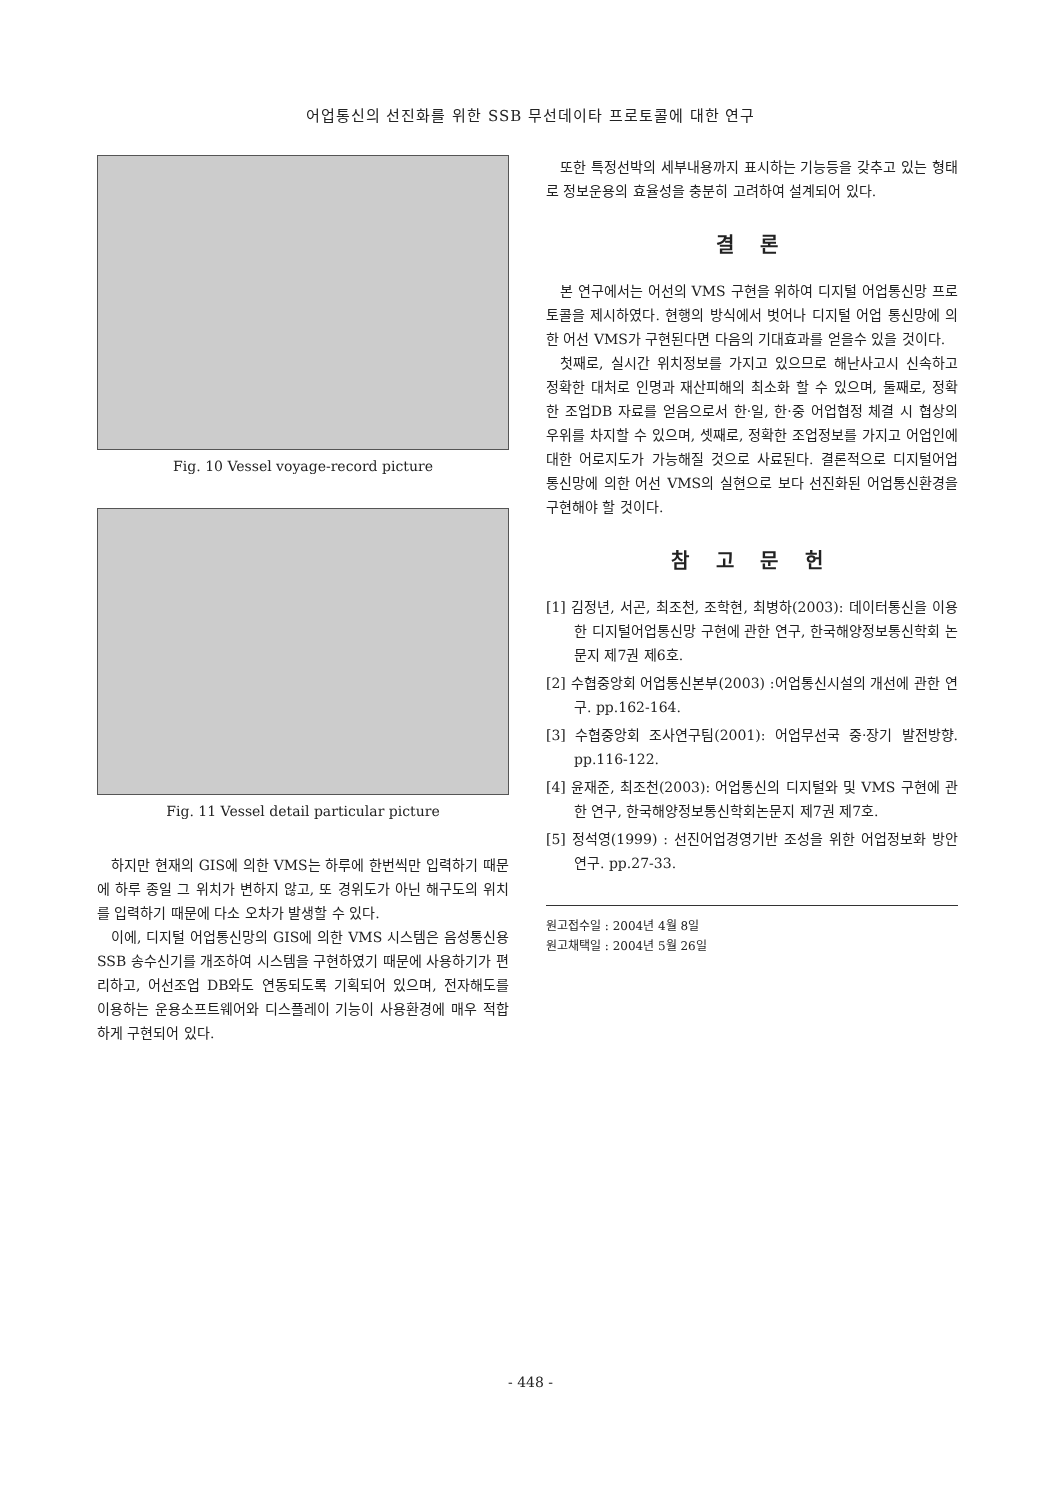어업통신의 선진화를 위한 SSB 무선데이타 프로토콜에 대한 연구
Fig. 10 Vessel voyage-record picture
Fig. 11 Vessel detail particular picture
하지만 현재의 GIS에 의한 VMS는 하루에 한번씩만 입력하기 때문에 하루 종일 그 위치가 변하지 않고, 또 경위도가 아닌 해구도의 위치를 입력하기 때문에 다소 오차가 발생할 수 있다.
이에, 디지털 어업통신망의 GIS에 의한 VMS 시스템은 음성통신용 SSB 송수신기를 개조하여 시스템을 구현하였기 때문에 사용하기가 편리하고, 어선조업 DB와도 연동되도록 기획되어 있으며, 전자해도를 이용하는 운용소프트웨어와 디스플레이 기능이 사용환경에 매우 적합하게 구현되어 있다.
또한 특정선박의 세부내용까지 표시하는 기능등을 갖추고 있는 형태로 정보운용의 효율성을 충분히 고려하여 설계되어 있다.
결 론
본 연구에서는 어선의 VMS 구현을 위하여 디지털 어업통신망 프로토콜을 제시하였다. 현행의 방식에서 벗어나 디지털 어업 통신망에 의한 어선 VMS가 구현된다면 다음의 기대효과를 얻을수 있을 것이다.
첫째로, 실시간 위치정보를 가지고 있으므로 해난사고시 신속하고 정확한 대처로 인명과 재산피해의 최소화 할 수 있으며, 둘째로, 정확한 조업DB 자료를 얻음으로서 한·일, 한·중 어업협정 체결 시 협상의 우위를 차지할 수 있으며, 셋째로, 정확한 조업정보를 가지고 어업인에 대한 어로지도가 가능해질 것으로 사료된다. 결론적으로 디지털어업 통신망에 의한 어선 VMS의 실현으로 보다 선진화된 어업통신환경을 구현해야 할 것이다.
참 고 문 헌
[1] 김정년, 서곤, 최조천, 조학현, 최병하(2003): 데이터통신을 이용한 디지털어업통신망 구현에 관한 연구, 한국해양정보통신학회 논문지 제7권 제6호.
[2] 수협중앙회 어업통신본부(2003) :어업통신시설의 개선에 관한 연구. pp.162-164.
[3] 수협중앙회 조사연구팀(2001): 어업무선국 중·장기 발전방향. pp.116-122.
[4] 윤재준, 최조천(2003): 어업통신의 디지털와 및 VMS 구현에 관한 연구, 한국해양정보통신학회논문지 제7권 제7호.
[5] 정석영(1999) : 선진어업경영기반 조성을 위한 어업정보화 방안 연구. pp.27-33.
원고접수일 : 2004년 4월 8일
원고채택일 : 2004년 5월 26일
- 448 -